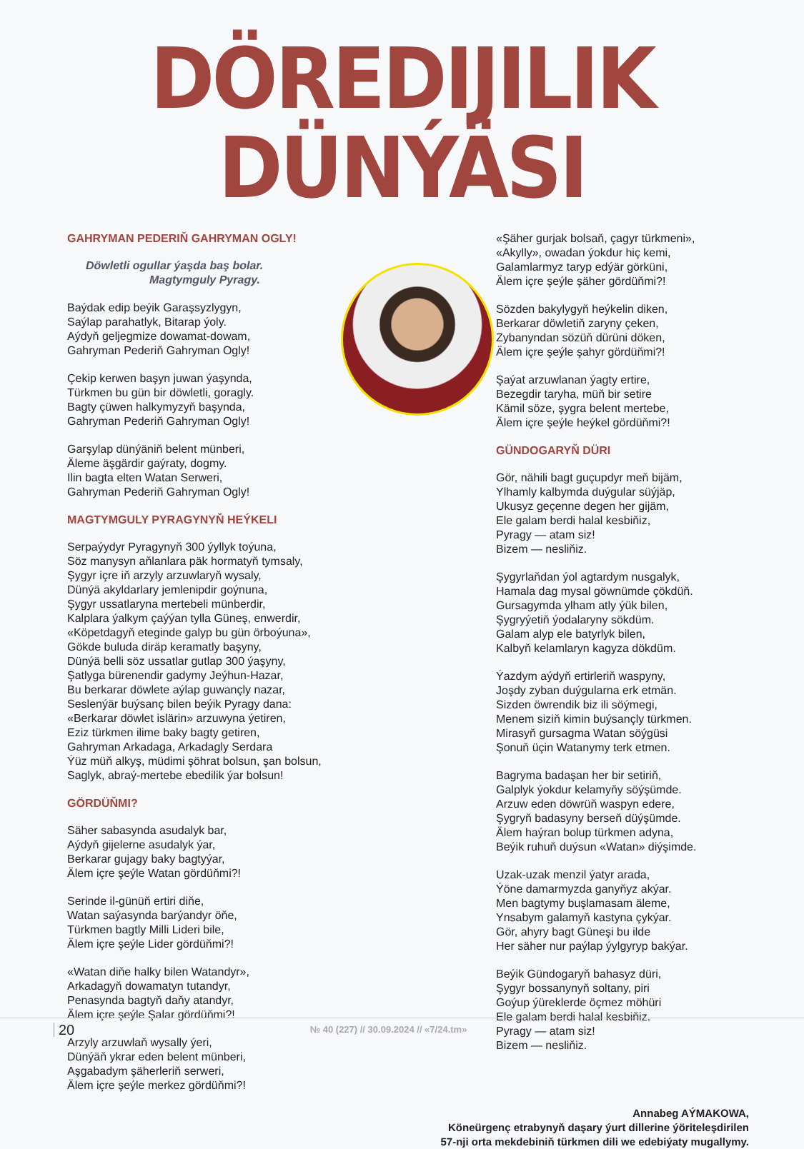DÖREDIJILIK DÜNÝÄSI
GAHRYMAN PEDERIŇ GAHRYMAN OGLY!
Döwletli ogullar ýaşda baş bolar.
Magtymguly Pyragy.
Baýdak edip beýik Garaşsyzlygyn,
Saýlap parahatlyk, Bitarap ýoly.
Aýdyň geljegmize dowamat-dowam,
Gahryman Pederiň Gahryman Ogly!
Çekip kerwen başyn juwan ýaşynda,
Türkmen bu gün bir döwletli, goragly.
Bagty çüwen halkymyzyň başynda,
Gahryman Pederiň Gahryman Ogly!
Garşylap dünýäniň belent münberi,
Äleme äşgärdir gaýraty, dogmy.
Ilin bagta elten Watan Serweri,
Gahryman Pederiň Gahryman Ogly!
MAGTYMGULY PYRAGYNYŇ HEÝKELI
Serpaýydyr Pyragynyň 300 ýyllyk toýuna,
Söz manysyn aňlanlara päk hormatyň tymsaly,
Şygyr içre iň arzyly arzuwlaryň wysaly,
Dünýä akyldarlary jemlenipdir goýnuna,
Şygyr ussatlaryna mertebeli münberdir,
Kalplara ýalkym çaýýan tylla Güneş, enwerdir,
«Köpetdagyň eteginde galyp bu gün örboýuna»,
Gökde buluda diräp keramatly başyny,
Dünýä belli söz ussatlar gutlap 300 ýaşyny,
Şatlyga bürenendir gadymy Jeýhun-Hazar,
Bu berkarar döwlete aýlap guwançly nazar,
Seslenýär buýsanç bilen beýik Pyragy dana:
«Berkarar döwlet islärin» arzuwyna ýetiren,
Eziz türkmen ilime baky bagty getiren,
Gahryman Arkadaga, Arkadagly Serdara
Ýüz müň alkyş, müdimi şöhrat bolsun, şan bolsun,
Saglyk, abraý-mertebe ebedilik ýar bolsun!
GÖRDÜŇMI?
Säher sabasynda asudalyk bar,
Aýdyň gijelerne asudalyk ýar,
Berkarar gujagy baky bagtyýar,
Älem içre şeýle Watan gördüňmi?!
Serinde il-günüň ertiri diňe,
Watan saýasynda barýandyr öňe,
Türkmen bagtly Milli Lideri bile,
Älem içre şeýle Lider gördüňmi?!
«Watan diňe halky bilen Watandyr»,
Arkadagyň dowamatyn tutandyr,
Penasynda bagtyň daňy atandyr,
Älem içre şeýle Şalar gördüňmi?!
Arzyly arzuwlaň wysally ýeri,
Dünýäň ykrar eden belent münberi,
Aşgabadym şäherleriň serweri,
Älem içre şeýle merkez gördüňmi?!
«Şäher gurjak bolsaň, çagyr türkmeni»,
«Akylly», owadan ýokdur hiç kemi,
Galamlarmyz taryp edýär görküni,
Älem içre şeýle şäher gördüňmi?!
Sözden bakylygyň heýkelin diken,
Berkarar döwletiň zaryny çeken,
Zybanyndan sözüň dürüni döken,
Älem içre şeýle şahyr gördüňmi?!
Şaýat arzuwlanan ýagty ertire,
Bezegdir taryha, müň bir setire
Kämil söze, şygra belent mertebe,
Älem içre şeýle heýkel gördüňmi?!
GÜNDOGARYŇ DÜRI
Gör, nähili bagt guçupdyr meň bijäm,
Ylhamly kalbymda duýgular süýjäp,
Ukusyz geçenne degen her gijäm,
Ele galam berdi halal kesbiňiz,
Pyragy — atam siz!
Bizem — nesliňiz.
Şygyrlaňdan ýol agtardym nusgalyk,
Hamala dag mysal göwnümde çökdüň.
Gursagymda ylham atly ýük bilen,
Şygryýetiň ýodalaryny sökdüm.
Galam alyp ele batyrlyk bilen,
Kalbyň kelamlaryn kagyza dökdüm.
Ýazdym aýdyň ertirleriň waspyny,
Joşdy zyban duýgularna erk etmän.
Sizden öwrendik biz ili söýmegi,
Menem siziň kimin buýsançly türkmen.
Mirasyň gursagma Watan söýgüsi
Şonuň üçin Watanymy terk etmen.
Bagryma badaşan her bir setiriň,
Galplyk ýokdur kelamyňy söýşümde.
Arzuw eden döwrüň waspyn edere,
Şygryň badasyny berseň düýşümde.
Älem haýran bolup türkmen adyna,
Beýik ruhuň duýsun «Watan» diýşimde.
Uzak-uzak menzil ýatyr arada,
Ýöne damarmyzda ganyňyz akýar.
Men bagtymy buşlamasam äleme,
Ynsabym galamyň kastyna çykýar.
Gör, ahyry bagt Güneşi bu ilde
Her säher nur paýlap ýylgyryp bakýar.
Beýik Gündogaryň bahasyz düri,
Şygyr bossanynyň soltany, piri
Goýup ýüreklerde öçmez möhüri
Ele galam berdi halal kesbiňiz.
Pyragy — atam siz!
Bizem — nesliňiz.
Annabeg AÝMAKOWA,
Köneürgenç etrabynyň daşary ýurt dillerine ýöriteleşdirilen
57-nji orta mekdebiniň türkmen dili we edebiýaty mugallymy.
20
№ 40 (227) // 30.09.2024 // «7/24.tm»